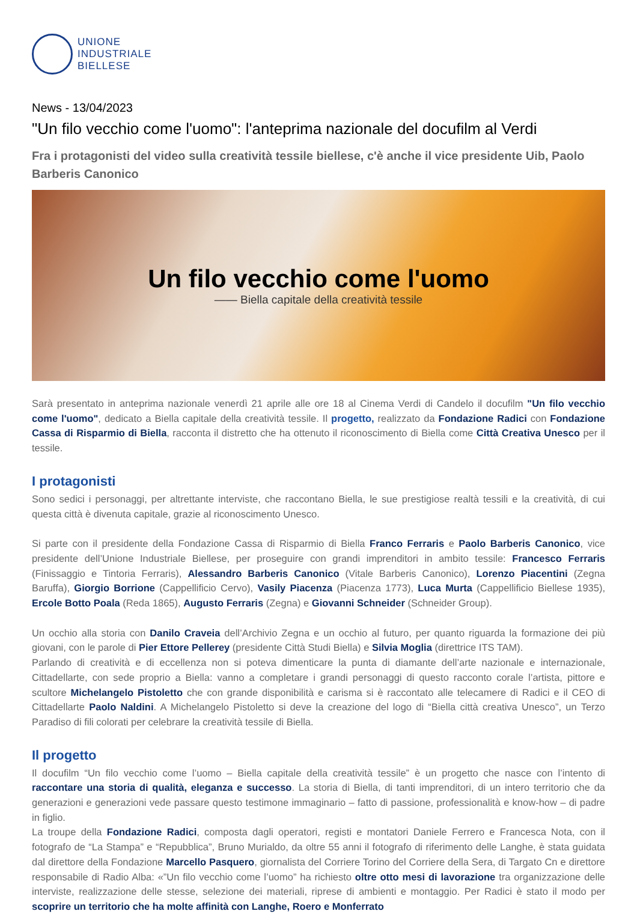UNIONE
INDUSTRIALE
BIELLESE
News - 13/04/2023
"Un filo vecchio come l'uomo": l'anteprima nazionale del docufilm al Verdi
Fra i protagonisti del video sulla creatività tessile biellese, c'è anche il vice presidente Uib, Paolo Barberis Canonico
Un filo vecchio come l'uomo
—— Biella capitale della creatività tessile
Sarà presentato in anteprima nazionale venerdì 21 aprile alle ore 18 al Cinema Verdi di Candelo il docufilm "Un filo vecchio come l'uomo", dedicato a Biella capitale della creatività tessile. Il progetto, realizzato da Fondazione Radici con Fondazione Cassa di Risparmio di Biella, racconta il distretto che ha ottenuto il riconoscimento di Biella come Città Creativa Unesco per il tessile.
I protagonisti
Sono sedici i personaggi, per altrettante interviste, che raccontano Biella, le sue prestigiose realtà tessili e la creatività, di cui questa città è divenuta capitale, grazie al riconoscimento Unesco.
Si parte con il presidente della Fondazione Cassa di Risparmio di Biella Franco Ferraris e Paolo Barberis Canonico, vice presidente dell’Unione Industriale Biellese, per proseguire con grandi imprenditori in ambito tessile: Francesco Ferraris (Finissaggio e Tintoria Ferraris), Alessandro Barberis Canonico (Vitale Barberis Canonico), Lorenzo Piacentini (Zegna Baruffa), Giorgio Borrione (Cappellificio Cervo), Vasily Piacenza (Piacenza 1773), Luca Murta (Cappellificio Biellese 1935), Ercole Botto Poala (Reda 1865), Augusto Ferraris (Zegna) e Giovanni Schneider (Schneider Group).
Un occhio alla storia con Danilo Craveia dell’Archivio Zegna e un occhio al futuro, per quanto riguarda la formazione dei più giovani, con le parole di Pier Ettore Pellerey (presidente Città Studi Biella) e Silvia Moglia (direttrice ITS TAM).
Parlando di creatività e di eccellenza non si poteva dimenticare la punta di diamante dell’arte nazionale e internazionale, Cittadellarte, con sede proprio a Biella: vanno a completare i grandi personaggi di questo racconto corale l’artista, pittore e scultore Michelangelo Pistoletto che con grande disponibilità e carisma si è raccontato alle telecamere di Radici e il CEO di Cittadellarte Paolo Naldini. A Michelangelo Pistoletto si deve la creazione del logo di “Biella città creativa Unesco”, un Terzo Paradiso di fili colorati per celebrare la creatività tessile di Biella.
Il progetto
Il docufilm “Un filo vecchio come l’uomo – Biella capitale della creatività tessile” è un progetto che nasce con l’intento di raccontare una storia di qualità, eleganza e successo. La storia di Biella, di tanti imprenditori, di un intero territorio che da generazioni e generazioni vede passare questo testimone immaginario – fatto di passione, professionalità e know-how – di padre in figlio.
La troupe della Fondazione Radici, composta dagli operatori, registi e montatori Daniele Ferrero e Francesca Nota, con il fotografo de “La Stampa” e “Repubblica”, Bruno Murialdo, da oltre 55 anni il fotografo di riferimento delle Langhe, è stata guidata dal direttore della Fondazione Marcello Pasquero, giornalista del Corriere Torino del Corriere della Sera, di Targato Cn e direttore responsabile di Radio Alba: «”Un filo vecchio come l’uomo” ha richiesto oltre otto mesi di lavorazione tra organizzazione delle interviste, realizzazione delle stesse, selezione dei materiali, riprese di ambienti e montaggio. Per Radici è stato il modo per scoprire un territorio che ha molte affinità con Langhe, Roero e Monferrato